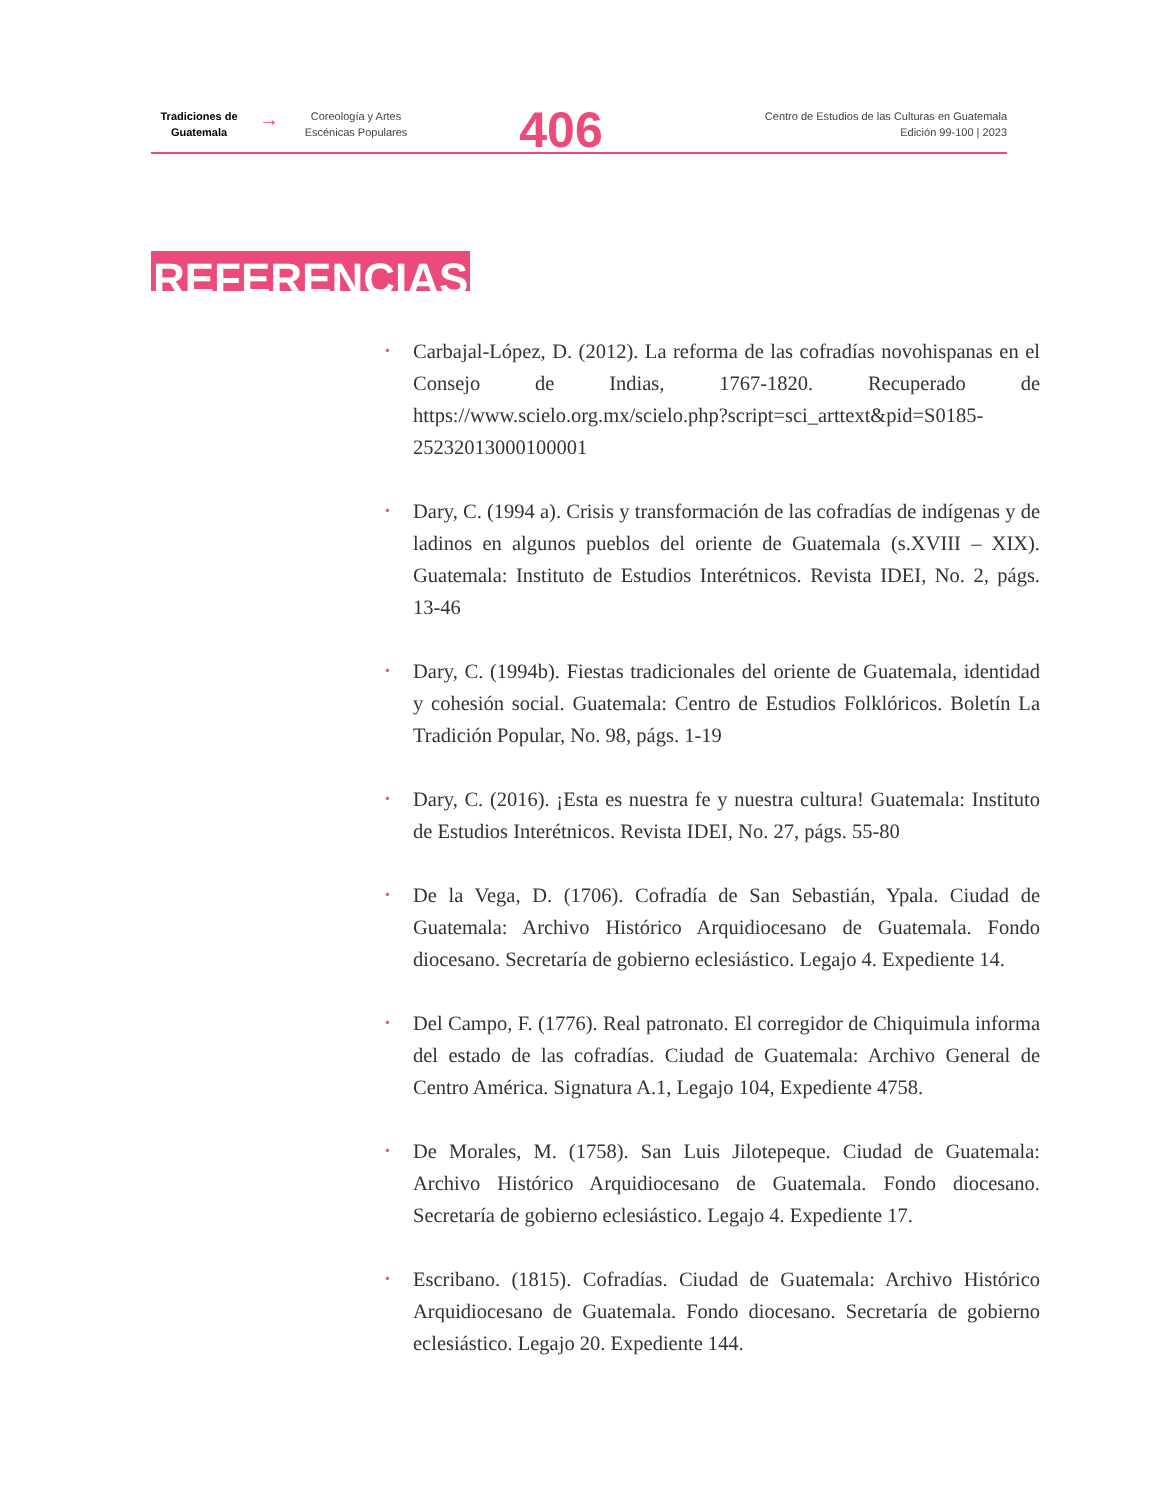Tradiciones de Guatemala
→
Coreología y Artes Escénicas Populares
406
Centro de Estudios de las Culturas en Guatemala
Edición 99-100 | 2023
REFERENCIAS
• Carbajal-López, D. (2012). La reforma de las cofradías novohispanas en el Consejo de Indias, 1767-1820. Recuperado de https://www.scielo.org.mx/scielo.php?script=sci_arttext&pid=S0185-25232013000100001
• Dary, C. (1994 a). Crisis y transformación de las cofradías de indígenas y de ladinos en algunos pueblos del oriente de Guatemala (s.XVIII – XIX). Guatemala: Instituto de Estudios Interétnicos. Revista IDEI, No. 2, págs. 13-46
• Dary, C. (1994b). Fiestas tradicionales del oriente de Guatemala, identidad y cohesión social. Guatemala: Centro de Estudios Folklóricos. Boletín La Tradición Popular, No. 98, págs. 1-19
• Dary, C. (2016). ¡Esta es nuestra fe y nuestra cultura! Guatemala: Instituto de Estudios Interétnicos. Revista IDEI, No. 27, págs. 55-80
• De la Vega, D. (1706). Cofradía de San Sebastián, Ypala. Ciudad de Guatemala: Archivo Histórico Arquidiocesano de Guatemala. Fondo diocesano. Secretaría de gobierno eclesiástico. Legajo 4. Expediente 14.
• Del Campo, F. (1776). Real patronato. El corregidor de Chiquimula informa del estado de las cofradías. Ciudad de Guatemala: Archivo General de Centro América. Signatura A.1, Legajo 104, Expediente 4758.
• De Morales, M. (1758). San Luis Jilotepeque. Ciudad de Guatemala: Archivo Histórico Arquidiocesano de Guatemala. Fondo diocesano. Secretaría de gobierno eclesiástico. Legajo 4. Expediente 17.
• Escribano. (1815). Cofradías. Ciudad de Guatemala: Archivo Histórico Arquidiocesano de Guatemala. Fondo diocesano. Secretaría de gobierno eclesiástico. Legajo 20. Expediente 144.